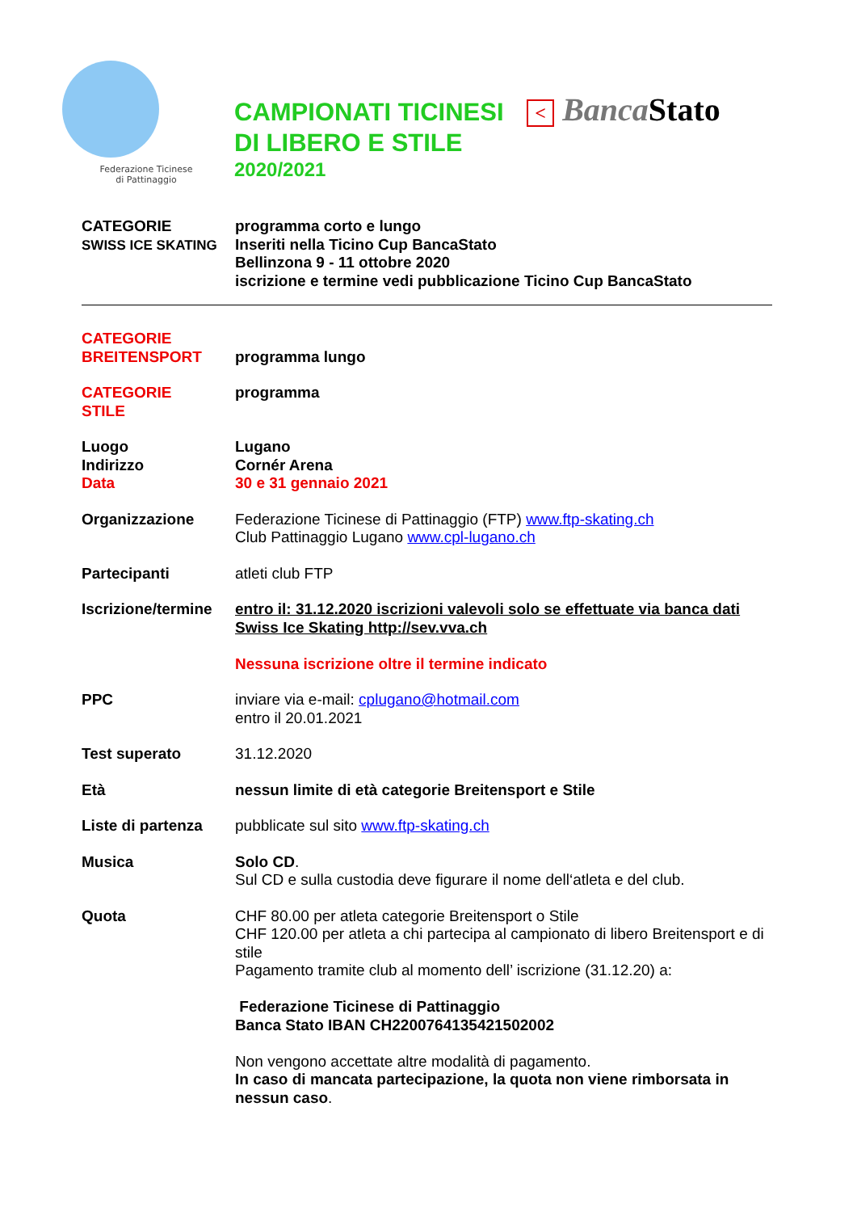Federazione Ticinese
di Pattinaggio
CAMPIONATI TICINESI < BancaStato
DI LIBERO E STILE
2020/2021
CATEGORIE
SWISS ICE SKATING
programma corto e lungo
Inseriti nella Ticino Cup BancaStato
Bellinzona 9 - 11 ottobre 2020
iscrizione e termine vedi pubblicazione Ticino Cup BancaStato
CATEGORIE
BREITENSPORT
programma lungo
CATEGORIE
STILE
programma
Luogo
Indirizzo
Data
Lugano
Cornér Arena
30 e 31 gennaio 2021
Organizzazione Federazione Ticinese di Pattinaggio (FTP) www.ftp-skating.ch
Club Pattinaggio Lugano www.cpl-lugano.ch
Partecipanti atleti club FTP
Iscrizione/termine
entro il: 31.12.2020 iscrizioni valevoli solo se effettuate via banca dati Swiss Ice Skating http://sev.vva.ch
Nessuna iscrizione oltre il termine indicato
PPC inviare via e-mail: cplugano@hotmail.com
entro il 20.01.2021
Test superato 31.12.2020
Età nessun limite di età categorie Breitensport e Stile
Liste di partenza
pubblicate sul sito www.ftp-skating.ch
Musica Solo CD.
Sul CD e sulla custodia deve figurare il nome dell‘atleta e del club.
Quota CHF 80.00 per atleta categorie Breitensport o Stile
CHF 120.00 per atleta a chi partecipa al campionato di libero Breitensport e di stile
Pagamento tramite club al momento dell’ iscrizione (31.12.20) a:
Federazione Ticinese di Pattinaggio
Banca Stato IBAN CH2200764135421502002
Non vengono accettate altre modalità di pagamento.
In caso di mancata partecipazione, la quota non viene rimborsata in nessun caso.